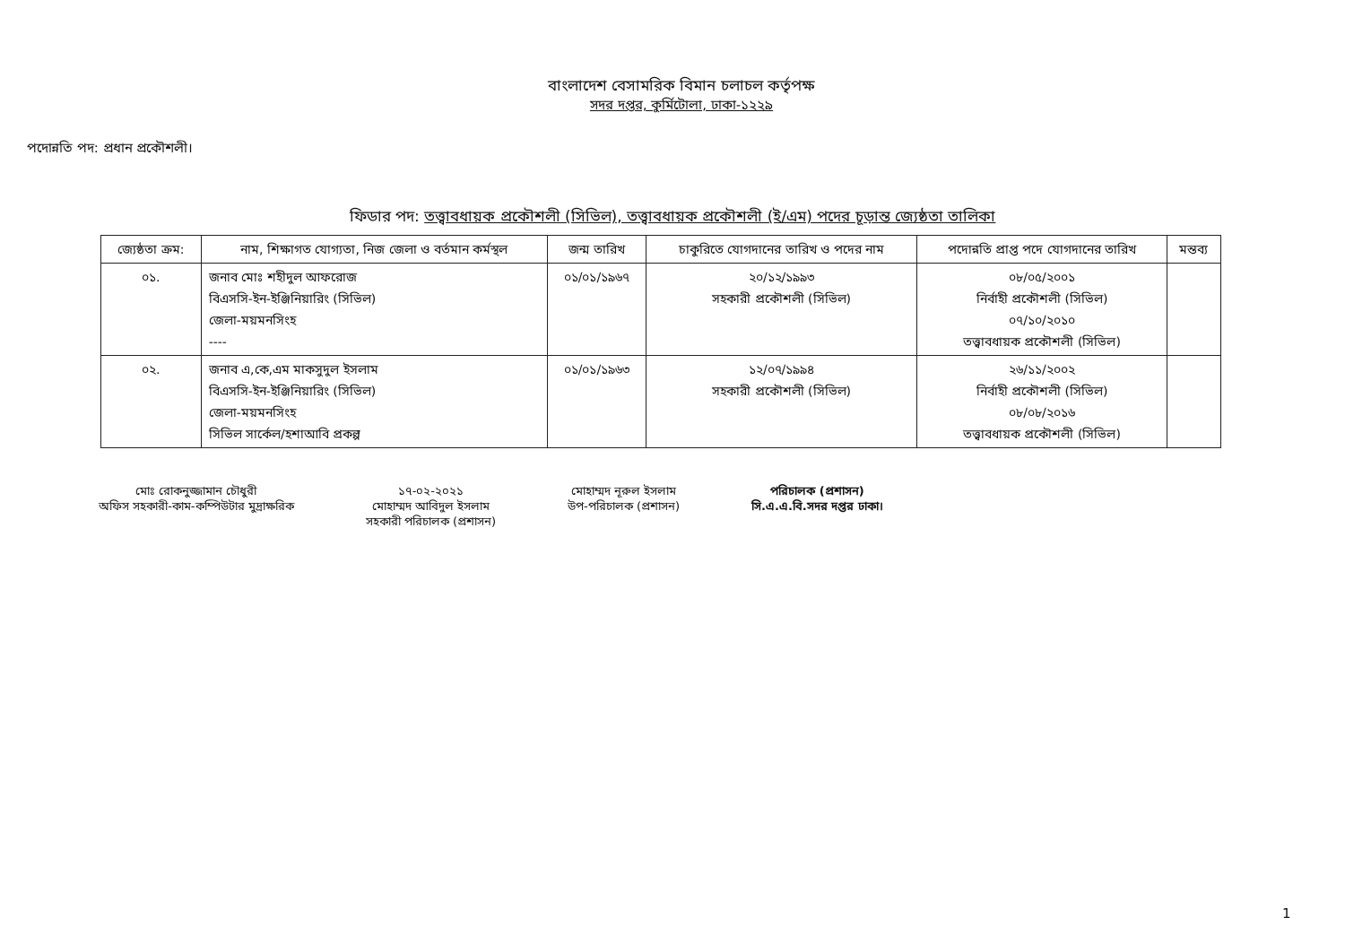বাংলাদেশ বেসামরিক বিমান চলাচল কর্তৃপক্ষ
সদর দপ্তর, কুর্মিটোলা, ঢাকা-১২২৯
পদোন্নতি পদ: প্রধান প্রকৌশলী।
ফিডার পদ: তত্ত্বাবধায়ক প্রকৌশলী (সিভিল), তত্ত্বাবধায়ক প্রকৌশলী (ই/এম) পদের চূড়ান্ত জ্যেষ্ঠতা তালিকা
| জ্যেষ্ঠতা ক্রম: | নাম, শিক্ষাগত যোগ্যতা, নিজ জেলা ও বর্তমান কর্মস্থল | জন্ম তারিখ | চাকুরিতে যোগদানের তারিখ ও পদের নাম | পদোন্নতি প্রাপ্ত পদে যোগদানের তারিখ | মন্তব্য |
| --- | --- | --- | --- | --- | --- |
| ০১. | জনাব মোঃ শহীদুল আফরোজ বিএসসি-ইন-ইঞ্জিনিয়ারিং (সিভিল) জেলা-ময়মনসিংহ ---- | ০১/০১/১৯৬৭ | ২০/১২/১৯৯৩ সহকারী প্রকৌশলী (সিভিল) | ০৮/০৫/২০০১ নির্বাহী প্রকৌশলী (সিভিল) ০৭/১০/২০১০ তত্ত্বাবধায়ক প্রকৌশলী (সিভিল) | |
| ০২. | জনাব এ,কে,এম মাকসুদুল ইসলাম বিএসসি-ইন-ইঞ্জিনিয়ারিং (সিভিল) জেলা-ময়মনসিংহ সিভিল সার্কেল/হশাআবি প্রকল্প | ০১/০১/১৯৬৩ | ১২/০৭/১৯৯৪ সহকারী প্রকৌশলী (সিভিল) | ২৬/১১/২০০২ নির্বাহী প্রকৌশলী (সিভিল) ০৮/০৮/২০১৬ তত্ত্বাবধায়ক প্রকৌশলী (সিভিল) | |
মোঃ রোকনুজ্জামান চৌধুরী
অফিস সহকারী-কাম-কম্পিউটার মুদ্রাক্ষরিক
১৭-০২-২০২১
মোহাম্মদ আবিদুল ইসলাম
সহকারী পরিচালক (প্রশাসন)
মোহাম্মদ নূরুল ইসলাম
উপ-পরিচালক (প্রশাসন)
পরিচালক (প্রশাসন)
সি.এ.এ.বি.সদর দপ্তর ঢাকা।
1